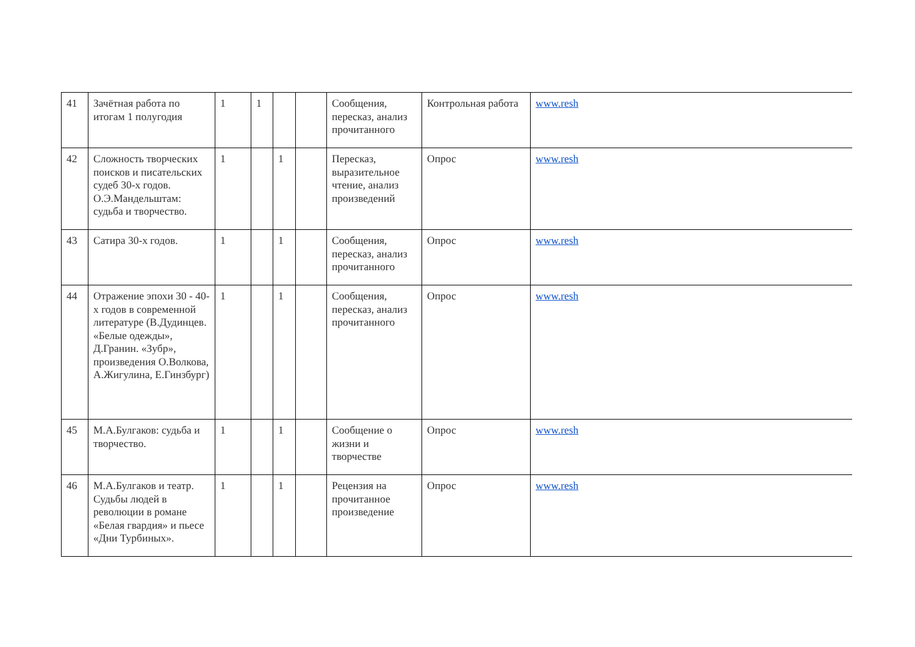| 41 | Зачётная работа по итогам 1 полугодия | 1 | 1 | | | Сообщения, пересказ, анализ прочитанного | Контрольная работа | www.resh |
| 42 | Сложность творческих поисков и писательских судеб 30-х годов. О.Э.Мандельштам: судьба и творчество. | 1 | | 1 | | Пересказ, выразительное чтение, анализ произведений | Опрос | www.resh |
| 43 | Сатира 30-х годов. | 1 | | 1 | | Сообщения, пересказ, анализ прочитанного | Опрос | www.resh |
| 44 | Отражение эпохи 30 - 40-х годов в современной литературе (В.Дудинцев. «Белые одежды», Д.Гранин. «Зубр», произведения О.Волкова, А.Жигулина, Е.Гинзбург) | 1 | | 1 | | Сообщения, пересказ, анализ прочитанного | Опрос | www.resh |
| 45 | М.А.Булгаков: судьба и творчество. | 1 | | 1 | | Сообщение о жизни и творчестве | Опрос | www.resh |
| 46 | М.А.Булгаков и театр. Судьбы людей в революции в романе «Белая гвардия» и пьесе «Дни Турбиных». | 1 | | 1 | | Рецензия на прочитанное произведение | Опрос | www.resh |